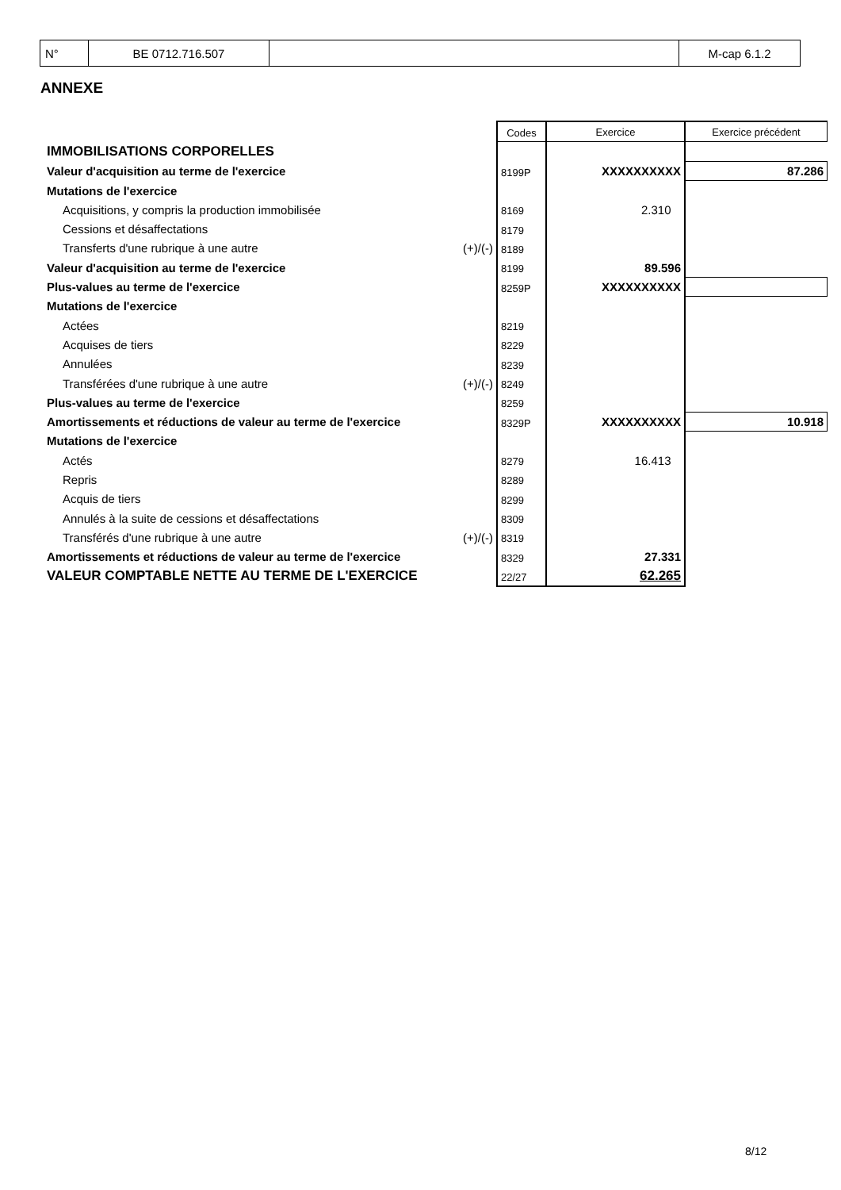| N° | BE 0712.716.507 | | M-cap 6.1.2 |
ANNEXE
| | | Codes | Exercice | Exercice précédent |
| IMMOBILISATIONS CORPORELLES | | | | |
| Valeur d'acquisition au terme de l'exercice | | 8199P | XXXXXXXXXX | 87.286 |
| Mutations de l'exercice | | | | |
| Acquisitions, y compris la production immobilisée | | 8169 | 2.310 | |
| Cessions et désaffectations | | 8179 | | |
| Transferts d'une rubrique à une autre | (+)/(-) | 8189 | | |
| Valeur d'acquisition au terme de l'exercice | | 8199 | 89.596 | |
| Plus-values au terme de l'exercice | | 8259P | XXXXXXXXXX | |
| Mutations de l'exercice | | | | |
| Actées | | 8219 | | |
| Acquises de tiers | | 8229 | | |
| Annulées | | 8239 | | |
| Transférées d'une rubrique à une autre | (+)/(-) | 8249 | | |
| Plus-values au terme de l'exercice | | 8259 | | |
| Amortissements et réductions de valeur au terme de l'exercice | | 8329P | XXXXXXXXXX | 10.918 |
| Mutations de l'exercice | | | | |
| Actés | | 8279 | 16.413 | |
| Repris | | 8289 | | |
| Acquis de tiers | | 8299 | | |
| Annulés à la suite de cessions et désaffectations | | 8309 | | |
| Transférés d'une rubrique à une autre | (+)/(-) | 8319 | | |
| Amortissements et réductions de valeur au terme de l'exercice | | 8329 | 27.331 | |
| VALEUR COMPTABLE NETTE AU TERME DE L'EXERCICE | | 22/27 | 62.265 | |
8/12